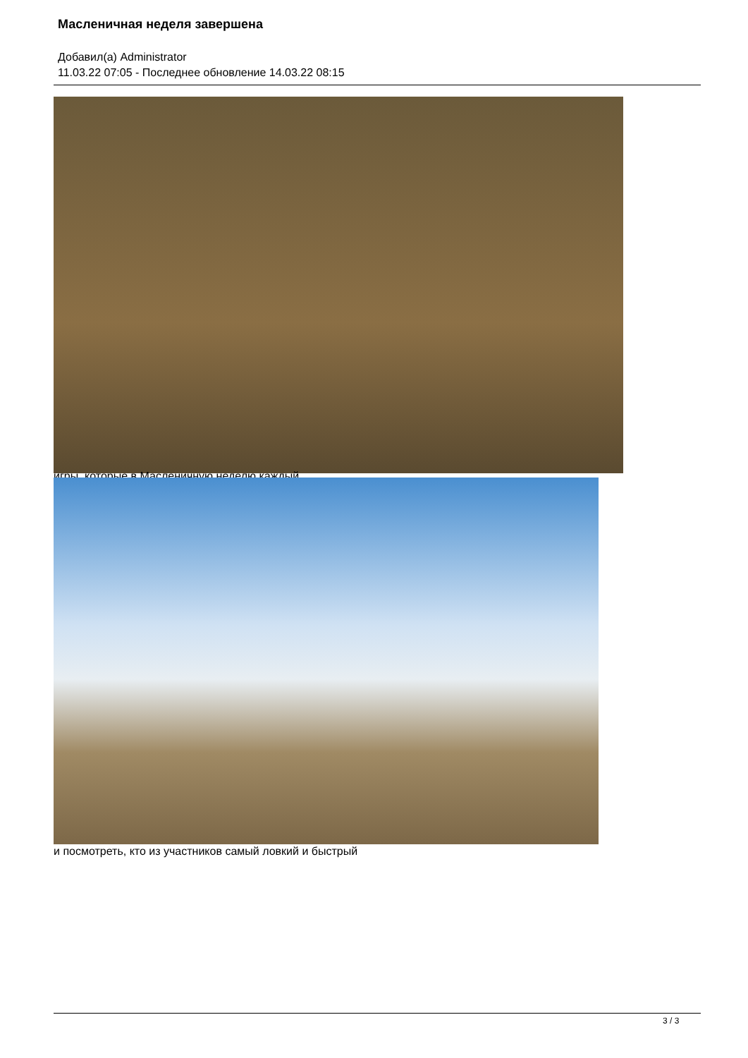Масленичная неделя завершена
Добавил(а) Administrator
11.03.22 07:05 - Последнее обновление 14.03.22 08:15
игры, которые в Масленичную неделю каждый
и посмотреть, кто из участников самый ловкий и быстрый
3 / 3